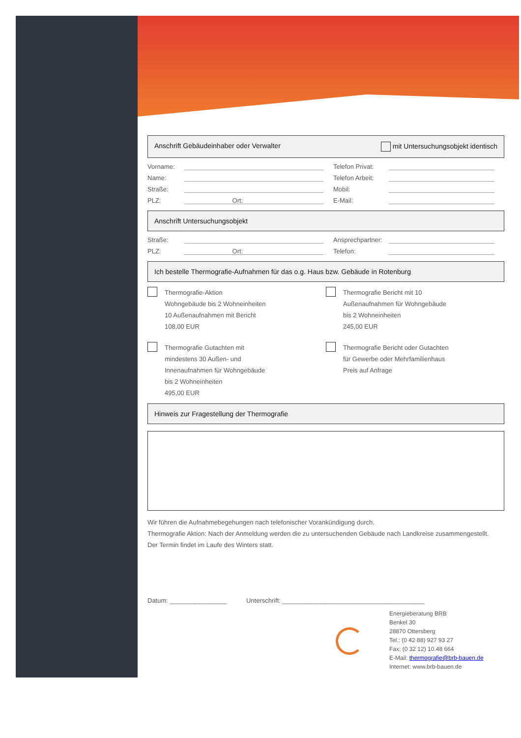Anschrift Gebäudeinhaber oder Verwalter mit Untersuchungsobjekt identisch
Vorname: Telefon Privat:
Name: Telefon Arbeit:
Straße: Mobil:
PLZ: Ort: E-Mail:
Anschrift Untersuchungsobjekt
Straße: Ansprechpartner:
PLZ: Ort: Telefon:
Ich bestelle Thermografie-Aufnahmen für das o.g. Haus bzw. Gebäude in Rotenburg
Thermografie-Aktion
Wohngebäude bis 2 Wohneinheiten
10 Außenaufnahmen mit Bericht
108,00 EUR
Thermografie Bericht mit 10
Außenaufnahmen für Wohngebäude
bis 2 Wohneinheiten
245,00 EUR
Thermografie Gutachten mit
mindestens 30 Außen- und
Innenaufnahmen für Wohngebäude
bis 2 Wohneinheiten
495,00 EUR
Thermografie Bericht oder Gutachten
für Gewerbe oder Mehrfamilienhaus
Preis auf Anfrage
Hinweis zur Fragestellung der Thermografie
Wir führen die Aufnahmebegehungen nach telefonischer Vorankündigung durch.
Thermografie Aktion: Nach der Anmeldung werden die zu untersuchenden Gebäude nach Landkreise zusammengestellt.
Der Termin findet im Laufe des Winters statt.
Datum: ________________ Unterschrift: ________________________________________
Energieberatung BRB
Benkel 30
28870 Ottersberg
Tel.: (0 42 88) 927 93 27
Fax: (0 32 12) 10.48 664
E-Mail: thermografie@brb-bauen.de
Internet: www.brb-bauen.de